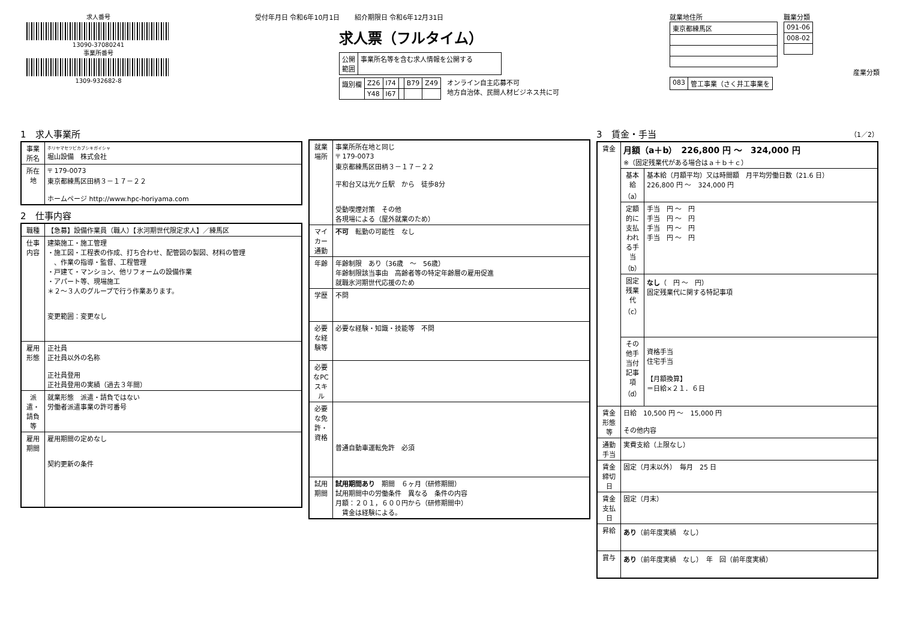求人番号
13090-37080241
事業所番号
1309-932682-8
受付年月日 令和6年10月1日 紹介期限日 令和6年12月31日
求人票（フルタイム）
| 公開 範囲 | 事業所名等を含む求人情報を公開する |
| 識別欄 | Z26 | I74 | | B79 | Z49 |
| | Y48 | I67 | | | |
オンライン自主応募不可
地方自治体、民間人材ビジネス共に可
就業地住所
| 東京都練馬区 |
職業分類
| 091-06 |
| 008-02 |
産業分類
| 083 | 管工事業（さく井工事業を |
1　求人事業所
| 事業所名 | ホリヤマセツビカブシキガイシャ 堀山設備 株式会社 |
| 所在地 | 〒 179-0073 東京都練馬区田柄３－１７－２２ ホームページ http://www.hpc-horiyama.com |
2　仕事内容
| 職種 | 【急募】設備作業員（職人）【氷河期世代限定求人】／練馬区 |
| 仕事内容 | 建築施工・施工管理 ・施工図・工程表の作成、打ち合わせ、配管図の製図、材料の管理 、作業の指導・監督、工程管理 ・戸建て・マンション、他リフォームの設備作業 ・アパート等、現場施工 ＊２～３人のグループで行う作業あります。 変更範囲：変更なし |
| 雇用形態 | 正社員 正社員以外の名称 正社員登用 正社員登用の実績（過去３年間） |
| 派遣・請負等 | 就業形態 派遣・請負ではない 労働者派遣事業の許可番号 |
| 雇用期間 | 雇用期間の定めなし 契約更新の条件 |
| 就業場所 | 事業所所在地と同じ 〒 179-0073 東京都練馬区田柄３－１７－２２ 平和台又は光ケ丘駅 から 徒歩8分 受動喫煙対策 その他 各現場による（屋外就業のため） |
| マイカー通勤 | 不可 転勤の可能性 なし |
| 年齢 | 年齢制限 あり（36歳 ～ 56歳） 年齢制限該当事由 高齢者等の特定年齢層の雇用促進 就職氷河期世代応援のため |
| 学歴 | 不問 |
| 必要な経験等 | 必要な経験・知識・技能等 不問 |
| 必要なPCスキル | |
| 必要な免許・資格 | 普通自動車運転免許 必須 |
| 試用期間 | 試用期間あり 期間 ６ヶ月（研修期間） 試用期間中の労働条件 異なる 条件の内容 月額：２０１，６００円から（研修期間中） 賃金は経験による。 |
3　賃金・手当 （1／2）
| 賃金 | 月額（a＋b） 226,800 円 ～ 324,000 円 ※（固定残業代がある場合はａ＋ｂ＋ｃ） | |
| | 基本給（a） | 基本給（月額平均）又は時間額 月平均労働日数（21.6 日） 226,800 円 ～ 324,000 円 |
| | 定額的に支払われる手当（b） | 手当 円 ～ 円 手当 円 ～ 円 手当 円 ～ 円 手当 円 ～ 円 |
| | 固定残業代（c） | なし （ 円 ～ 円） 固定残業代に関する特記事項 |
| | その他手当付記事項（d） | 資格手当 住宅手当 【月額換算】 ＝日給×２１．６日 |
| 賃金形態等 | 日給 10,500 円 ～ 15,000 円 その他内容 | |
| 通勤手当 | 実費支給（上限なし） | |
| 賃金締切日 | 固定（月末以外） 毎月 25 日 | |
| 賃金支払日 | 固定（月末） | |
| 昇給 | あり （前年度実績 なし） | |
| 賞与 | あり （前年度実績 なし） 年 回（前年度実績） | |